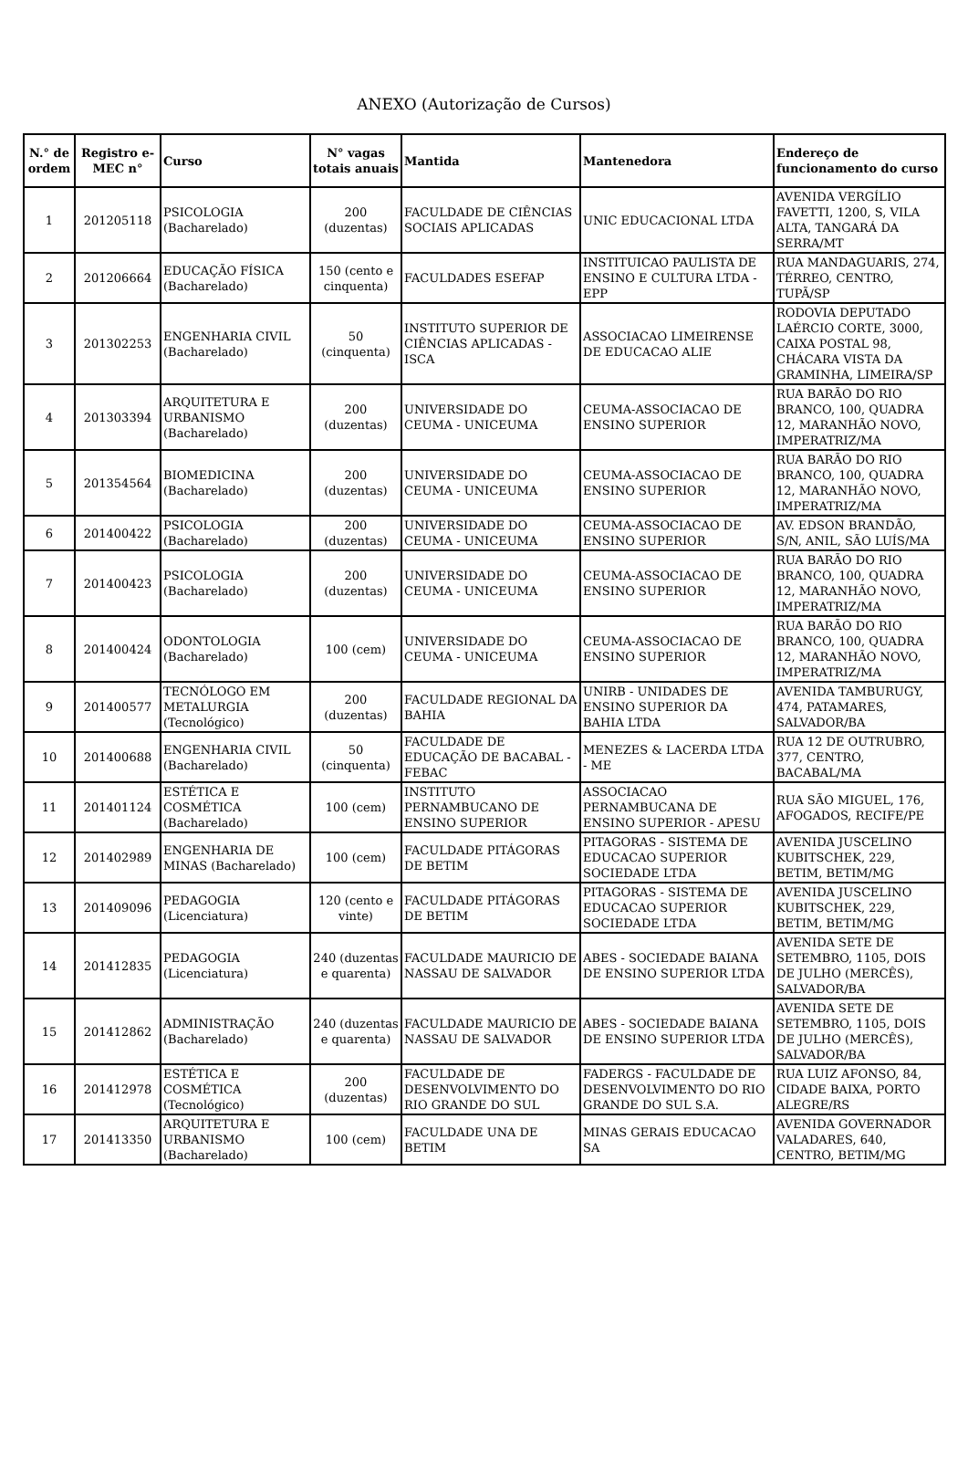ANEXO (Autorização de Cursos)
| N.° de ordem | Registro e-MEC n° | Curso | N° vagas totais anuais | Mantida | Mantenedora | Endereço de funcionamento do curso |
| --- | --- | --- | --- | --- | --- | --- |
| 1 | 201205118 | PSICOLOGIA (Bacharelado) | 200 (duzentas) | FACULDADE DE CIÊNCIAS SOCIAIS APLICADAS | UNIC EDUCACIONAL LTDA | AVENIDA VERGÍLIO FAVETTI, 1200, S, VILA ALTA, TANGARÁ DA SERRA/MT |
| 2 | 201206664 | EDUCAÇÃO FÍSICA (Bacharelado) | 150 (cento e cinquenta) | FACULDADES ESEFAP | INSTITUICAO PAULISTA DE ENSINO E CULTURA LTDA - EPP | RUA MANDAGUARIS, 274, TÉRREO, CENTRO, TUPÃ/SP |
| 3 | 201302253 | ENGENHARIA CIVIL (Bacharelado) | 50 (cinquenta) | INSTITUTO SUPERIOR DE CIÊNCIAS APLICADAS - ISCA | ASSOCIACAO LIMEIRENSE DE EDUCACAO ALIE | RODOVIA DEPUTADO LAÉRCIO CORTE, 3000, CAIXA POSTAL 98, CHÁCARA VISTA DA GRAMINHA, LIMEIRA/SP |
| 4 | 201303394 | ARQUITETURA E URBANISMO (Bacharelado) | 200 (duzentas) | UNIVERSIDADE DO CEUMA - UNICEUMA | CEUMA-ASSOCIACAO DE ENSINO SUPERIOR | RUA BARÃO DO RIO BRANCO, 100, QUADRA 12, MARANHÃO NOVO, IMPERATRIZ/MA |
| 5 | 201354564 | BIOMEDICINA (Bacharelado) | 200 (duzentas) | UNIVERSIDADE DO CEUMA - UNICEUMA | CEUMA-ASSOCIACAO DE ENSINO SUPERIOR | RUA BARÃO DO RIO BRANCO, 100, QUADRA 12, MARANHÃO NOVO, IMPERATRIZ/MA |
| 6 | 201400422 | PSICOLOGIA (Bacharelado) | 200 (duzentas) | UNIVERSIDADE DO CEUMA - UNICEUMA | CEUMA-ASSOCIACAO DE ENSINO SUPERIOR | AV. EDSON BRANDÃO, S/N, ANIL, SÃO LUÍS/MA |
| 7 | 201400423 | PSICOLOGIA (Bacharelado) | 200 (duzentas) | UNIVERSIDADE DO CEUMA - UNICEUMA | CEUMA-ASSOCIACAO DE ENSINO SUPERIOR | RUA BARÃO DO RIO BRANCO, 100, QUADRA 12, MARANHÃO NOVO, IMPERATRIZ/MA |
| 8 | 201400424 | ODONTOLOGIA (Bacharelado) | 100 (cem) | UNIVERSIDADE DO CEUMA - UNICEUMA | CEUMA-ASSOCIACAO DE ENSINO SUPERIOR | RUA BARÃO DO RIO BRANCO, 100, QUADRA 12, MARANHÃO NOVO, IMPERATRIZ/MA |
| 9 | 201400577 | TECNÓLOGO EM METALURGIA (Tecnológico) | 200 (duzentas) | FACULDADE REGIONAL DA BAHIA | UNIRB - UNIDADES DE ENSINO SUPERIOR DA BAHIA LTDA | AVENIDA TAMBURUGY, 474, PATAMARES, SALVADOR/BA |
| 10 | 201400688 | ENGENHARIA CIVIL (Bacharelado) | 50 (cinquenta) | FACULDADE DE EDUCAÇÃO DE BACABAL - FEBAC | MENEZES & LACERDA LTDA - ME | RUA 12 DE OUTRUBRO, 377, CENTRO, BACABAL/MA |
| 11 | 201401124 | ESTÉTICA E COSMÉTICA (Bacharelado) | 100 (cem) | INSTITUTO PERNAMBUCANO DE ENSINO SUPERIOR | ASSOCIACAO PERNAMBUCANA DE ENSINO SUPERIOR - APESU | RUA SÃO MIGUEL, 176, AFOGADOS, RECIFE/PE |
| 12 | 201402989 | ENGENHARIA DE MINAS (Bacharelado) | 100 (cem) | FACULDADE PITÁGORAS DE BETIM | PITAGORAS - SISTEMA DE EDUCACAO SUPERIOR SOCIEDADE LTDA | AVENIDA JUSCELINO KUBITSCHEK, 229, BETIM, BETIM/MG |
| 13 | 201409096 | PEDAGOGIA (Licenciatura) | 120 (cento e vinte) | FACULDADE PITÁGORAS DE BETIM | PITAGORAS - SISTEMA DE EDUCACAO SUPERIOR SOCIEDADE LTDA | AVENIDA JUSCELINO KUBITSCHEK, 229, BETIM, BETIM/MG |
| 14 | 201412835 | PEDAGOGIA (Licenciatura) | 240 (duzentas e quarenta) | FACULDADE MAURICIO DE NASSAU DE SALVADOR | ABES - SOCIEDADE BAIANA DE ENSINO SUPERIOR LTDA | AVENIDA SETE DE SETEMBRO, 1105, DOIS DE JULHO (MERCÊS), SALVADOR/BA |
| 15 | 201412862 | ADMINISTRAÇÃO (Bacharelado) | 240 (duzentas e quarenta) | FACULDADE MAURICIO DE NASSAU DE SALVADOR | ABES - SOCIEDADE BAIANA DE ENSINO SUPERIOR LTDA | AVENIDA SETE DE SETEMBRO, 1105, DOIS DE JULHO (MERCÊS), SALVADOR/BA |
| 16 | 201412978 | ESTÉTICA E COSMÉTICA (Tecnológico) | 200 (duzentas) | FACULDADE DE DESENVOLVIMENTO DO RIO GRANDE DO SUL | FADERGS - FACULDADE DE DESENVOLVIMENTO DO RIO GRANDE DO SUL S.A. | RUA LUIZ AFONSO, 84, CIDADE BAIXA, PORTO ALEGRE/RS |
| 17 | 201413350 | ARQUITETURA E URBANISMO (Bacharelado) | 100 (cem) | FACULDADE UNA DE BETIM | MINAS GERAIS EDUCACAO SA | AVENIDA GOVERNADOR VALADARES, 640, CENTRO, BETIM/MG |